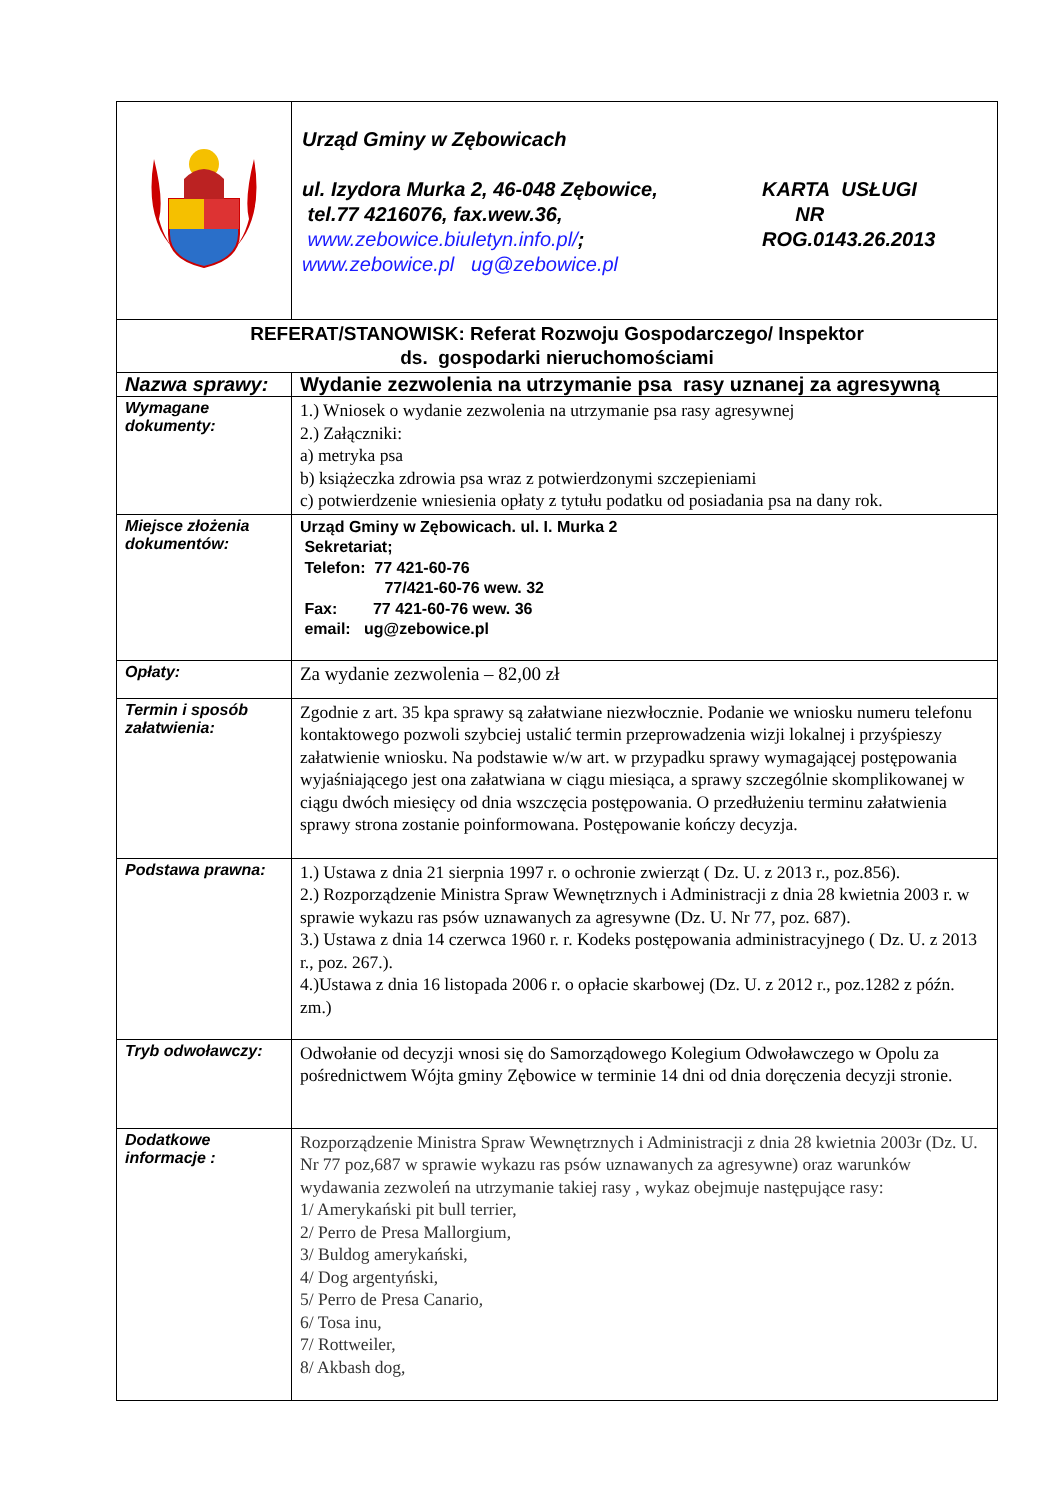| | Urząd Gminy w Zębowicach ul. Izydora Murka 2, 46-048 Zębowice, tel.77 4216076, fax.wew.36, www.zebowice.biuletyn.info.pl/ ; www.zebowice.pl ug@zebowice.pl KARTA USŁUGI NR ROG.0143.26.2013 |
| REFERAT/STANOWISK: Referat Rozwoju Gospodarczego/ Inspektor ds. gospodarki nieruchomościami | |
| Nazwa sprawy: | Wydanie zezwolenia na utrzymanie psa rasy uznanej za agresywną |
| Wymagane dokumenty: | 1.) Wniosek o wydanie zezwolenia na utrzymanie psa rasy agresywnej 2.) Załączniki: a) metryka psa b) książeczka zdrowia psa wraz z potwierdzonymi szczepieniami c) potwierdzenie wniesienia opłaty z tytułu podatku od posiadania psa na dany rok. |
| Miejsce złożenia dokumentów: | Urząd Gminy w Zębowicach. ul. I. Murka 2 Sekretariat; Telefon: 77 421-60-76 77/421-60-76 wew. 32 Fax: 77 421-60-76 wew. 36 email: ug@zebowice.pl |
| Opłaty: | Za wydanie zezwolenia – 82,00 zł |
| Termin i sposób załatwienia: | Zgodnie z art. 35 kpa sprawy są załatwiane niezwłocznie. Podanie we wniosku numeru telefonu kontaktowego pozwoli szybciej ustalić termin przeprowadzenia wizji lokalnej i przyśpieszy załatwienie wniosku. Na podstawie w/w art. w przypadku sprawy wymagającej postępowania wyjaśniającego jest ona załatwiana w ciągu miesiąca, a sprawy szczególnie skomplikowanej w ciągu dwóch miesięcy od dnia wszczęcia postępowania. O przedłużeniu terminu załatwienia sprawy strona zostanie poinformowana. Postępowanie kończy decyzja. |
| Podstawa prawna: | 1.) Ustawa z dnia 21 sierpnia 1997 r. o ochronie zwierząt ( Dz. U. z 2013 r., poz.856). 2.) Rozporządzenie Ministra Spraw Wewnętrznych i Administracji z dnia 28 kwietnia 2003 r. w sprawie wykazu ras psów uznawanych za agresywne (Dz. U. Nr 77, poz. 687). 3.) Ustawa z dnia 14 czerwca 1960 r. r. Kodeks postępowania administracyjnego ( Dz. U. z 2013 r., poz. 267.). 4.)Ustawa z dnia 16 listopada 2006 r. o opłacie skarbowej (Dz. U. z 2012 r., poz.1282 z późn. zm.) |
| Tryb odwoławczy: | Odwołanie od decyzji wnosi się do Samorządowego Kolegium Odwoławczego w Opolu za pośrednictwem Wójta gminy Zębowice w terminie 14 dni od dnia doręczenia decyzji stronie. |
| Dodatkowe informacje : | Rozporządzenie Ministra Spraw Wewnętrznych i Administracji z dnia 28 kwietnia 2003r (Dz. U. Nr 77 poz,687 w sprawie wykazu ras psów uznawanych za agresywne) oraz warunków wydawania zezwoleń na utrzymanie takiej rasy , wykaz obejmuje następujące rasy: 1/ Amerykański pit bull terrier, 2/ Perro de Presa Mallorgium, 3/ Buldog amerykański, 4/ Dog argentyński, 5/ Perro de Presa Canario, 6/ Tosa inu, 7/ Rottweiler, 8/ Akbash dog, |